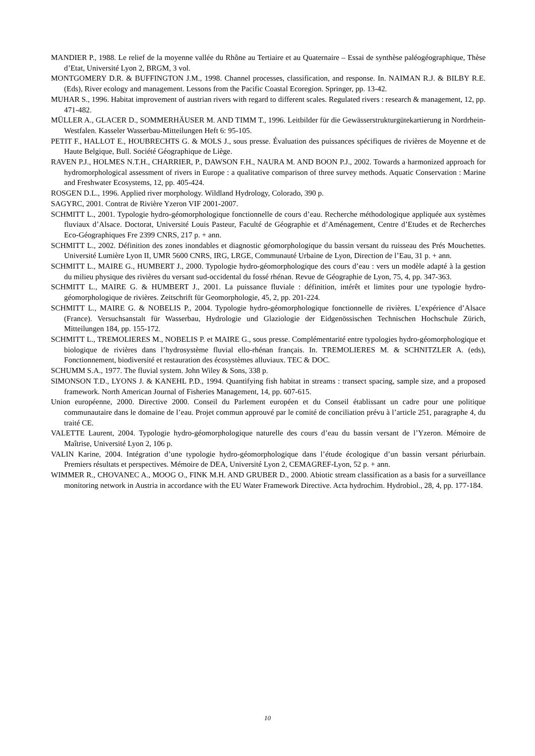MANDIER P., 1988. Le relief de la moyenne vallée du Rhône au Tertiaire et au Quaternaire – Essai de synthèse paléogéographique, Thèse d’Etat, Université Lyon 2, BRGM, 3 vol.
MONTGOMERY D.R. & BUFFINGTON J.M., 1998. Channel processes, classification, and response. In. NAIMAN R.J. & BILBY R.E. (Eds), River ecology and management. Lessons from the Pacific Coastal Ecoregion. Springer, pp. 13-42.
MUHAR S., 1996. Habitat improvement of austrian rivers with regard to different scales. Regulated rivers : research & management, 12, pp. 471-482.
MÜLLER A., GLACER D., SOMMERHÄUSER M. AND TIMM T., 1996. Leitbilder für die Gewässerstrukturgütekartierung in Nordrhein-Westfalen. Kasseler Wasserbau-Mitteilungen Heft 6: 95-105.
PETIT F., HALLOT E., HOUBRECHTS G. & MOLS J., sous presse. Évaluation des puissances spécifiques de rivières de Moyenne et de Haute Belgique, Bull. Société Géographique de Liège.
RAVEN P.J., HOLMES N.T.H., CHARRIER, P., DAWSON F.H., NAURA M. AND BOON P.J., 2002. Towards a harmonized approach for hydromorphological assessment of rivers in Europe : a qualitative comparison of three survey methods. Aquatic Conservation : Marine and Freshwater Ecosystems, 12, pp. 405-424.
ROSGEN D.L., 1996. Applied river morphology. Wildland Hydrology, Colorado, 390 p.
SAGYRC, 2001. Contrat de Rivière Yzeron VIF 2001-2007.
SCHMITT L., 2001. Typologie hydro-géomorphologique fonctionnelle de cours d’eau. Recherche méthodologique appliquée aux systèmes fluviaux d’Alsace. Doctorat, Université Louis Pasteur, Faculté de Géographie et d’Aménagement, Centre d’Etudes et de Recherches Eco-Géographiques Fre 2399 CNRS, 217 p. + ann.
SCHMITT L., 2002. Définition des zones inondables et diagnostic géomorphologique du bassin versant du ruisseau des Prés Mouchettes. Université Lumière Lyon II, UMR 5600 CNRS, IRG, LRGE, Communauté Urbaine de Lyon, Direction de l’Eau, 31 p. + ann.
SCHMITT L., MAIRE G., HUMBERT J., 2000. Typologie hydro-géomorphologique des cours d’eau : vers un modèle adapté à la gestion du milieu physique des rivières du versant sud-occidental du fossé rhénan. Revue de Géographie de Lyon, 75, 4, pp. 347-363.
SCHMITT L., MAIRE G. & HUMBERT J., 2001. La puissance fluviale : définition, intérêt et limites pour une typologie hydro-géomorphologique de rivières. Zeitschrift für Geomorphologie, 45, 2, pp. 201-224.
SCHMITT L., MAIRE G. & NOBELIS P., 2004. Typologie hydro-géomorphologique fonctionnelle de rivières. L’expérience d’Alsace (France). Versuchsanstalt für Wasserbau, Hydrologie und Glaziologie der Eidgenössischen Technischen Hochschule Zürich, Mitteilungen 184, pp. 155-172.
SCHMITT L., TREMOLIERES M., NOBELIS P. et MAIRE G., sous presse. Complémentarité entre typologies hydro-géomorphologique et biologique de rivières dans l’hydrosystème fluvial ello-rhénan français. In. TREMOLIERES M. & SCHNITZLER A. (eds), Fonctionnement, biodiversité et restauration des écosystèmes alluviaux. TEC & DOC.
SCHUMM S.A., 1977. The fluvial system. John Wiley & Sons, 338 p.
SIMONSON T.D., LYONS J. & KANEHL P.D., 1994. Quantifying fish habitat in streams : transect spacing, sample size, and a proposed framework. North American Journal of Fisheries Management, 14, pp. 607-615.
Union européenne, 2000. Directive 2000. Conseil du Parlement européen et du Conseil établissant un cadre pour une politique communautaire dans le domaine de l’eau. Projet commun approuvé par le comité de conciliation prévu à l’article 251, paragraphe 4, du traité CE.
VALETTE Laurent, 2004. Typologie hydro-géomorphologique naturelle des cours d’eau du bassin versant de l’Yzeron. Mémoire de Maîtrise, Université Lyon 2, 106 p.
VALIN Karine, 2004. Intégration d’une typologie hydro-géomorphologique dans l’étude écologique d’un bassin versant périurbain. Premiers résultats et perspectives. Mémoire de DEA, Université Lyon 2, CEMAGREF-Lyon, 52 p. + ann.
WIMMER R., CHOVANEC A., MOOG O., FINK M.H. AND GRUBER D., 2000. Abiotic stream classification as a basis for a surveillance monitoring network in Austria in accordance with the EU Water Framework Directive. Acta hydrochim. Hydrobiol., 28, 4, pp. 177-184.
10